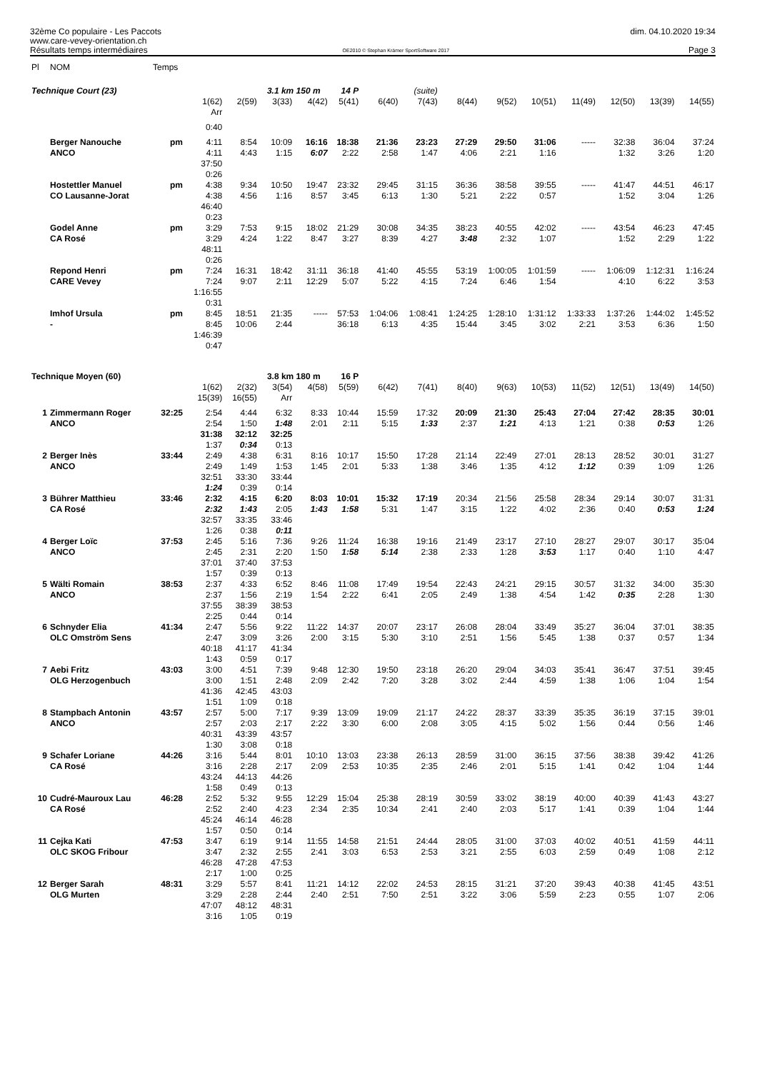32ème Co populaire - Les Paccots
www.care-vevey-orientation.ch
Résultats temps intermédiaires
OE2010 © Stephan Krämer SportSoftware 2017
dim. 04.10.2020 19:34
Page 3
| Pl | NOM | Temps | | | | | | | | | | | | | | |
| --- | --- | --- | --- | --- | --- | --- | --- | --- | --- | --- | --- | --- | --- | --- | --- | --- |
| Technique Court (23) | | | | | 3.1 km 150 m | | 14 P | | (suite) | | | | | | | |
| | | | 1(62) | 2(59) | 3(33) | 4(42) | 5(41) | 6(40) | 7(43) | 8(44) | 9(52) | 10(51) | 11(49) | 12(50) | 13(39) | 14(55) |
| | | | Arr | | | | | | | | | | | | | |
| | | | 0:40 | | | | | | | | | | | | | |
| | Berger Nanouche | pm | 4:11 | 8:54 | 10:09 | 16:16 | 18:38 | 21:36 | 23:23 | 27:29 | 29:50 | 31:06 | ----- | 32:38 | 36:04 | 37:24 |
| | ANCO | | 4:11 | 4:43 | 1:15 | 6:07 | 2:22 | 2:58 | 1:47 | 4:06 | 2:21 | 1:16 | | 1:32 | 3:26 | 1:20 |
| | | | 37:50 | | | | | | | | | | | | | |
| | | | 0:26 | | | | | | | | | | | | | |
| | Hostettler Manuel | pm | 4:38 | 9:34 | 10:50 | 19:47 | 23:32 | 29:45 | 31:15 | 36:36 | 38:58 | 39:55 | ----- | 41:47 | 44:51 | 46:17 |
| | CO Lausanne-Jorat | | 4:38 | 4:56 | 1:16 | 8:57 | 3:45 | 6:13 | 1:30 | 5:21 | 2:22 | 0:57 | | 1:52 | 3:04 | 1:26 |
| | | | 46:40 | | | | | | | | | | | | | |
| | | | 0:23 | | | | | | | | | | | | | |
| | Godel Anne | pm | 3:29 | 7:53 | 9:15 | 18:02 | 21:29 | 30:08 | 34:35 | 38:23 | 40:55 | 42:02 | ----- | 43:54 | 46:23 | 47:45 |
| | CA Rosé | | 3:29 | 4:24 | 1:22 | 8:47 | 3:27 | 8:39 | 4:27 | 3:48 | 2:32 | 1:07 | | 1:52 | 2:29 | 1:22 |
| | | | 48:11 | | | | | | | | | | | | | |
| | | | 0:26 | | | | | | | | | | | | | |
| | Repond Henri | pm | 7:24 | 16:31 | 18:42 | 31:11 | 36:18 | 41:40 | 45:55 | 53:19 | 1:00:05 | 1:01:59 | ----- | 1:06:09 | 1:12:31 | 1:16:24 |
| | CARE Vevey | | 7:24 | 9:07 | 2:11 | 12:29 | 5:07 | 5:22 | 4:15 | 7:24 | 6:46 | 1:54 | | 4:10 | 6:22 | 3:53 |
| | | | 1:16:55 | | | | | | | | | | | | | |
| | | | 0:31 | | | | | | | | | | | | | |
| | Imhof Ursula | pm | 8:45 | 18:51 | 21:35 | ----- | 57:53 | 1:04:06 | 1:08:41 | 1:24:25 | 1:28:10 | 1:31:12 | 1:33:33 | 1:37:26 | 1:44:02 | 1:45:52 |
| | - | | 8:45 | 10:06 | 2:44 | | 36:18 | 6:13 | 4:35 | 15:44 | 3:45 | 3:02 | 2:21 | 3:53 | 6:36 | 1:50 |
| | | | 1:46:39 | | | | | | | | | | | | | |
| | | | 0:47 | | | | | | | | | | | | | |
| Technique Moyen (60) | | | | | 3.8 km 180 m | | 16 P | | | | | | | | | |
| | | | 1(62) | 2(32) | 3(54) | 4(58) | 5(59) | 6(42) | 7(41) | 8(40) | 9(63) | 10(53) | 11(52) | 12(51) | 13(49) | 14(50) |
| | | | 15(39) | 16(55) | Arr | | | | | | | | | | | |
| 1 | Zimmermann Roger | 32:25 | 2:54 | 4:44 | 6:32 | 8:33 | 10:44 | 15:59 | 17:32 | 20:09 | 21:30 | 25:43 | 27:04 | 27:42 | 28:35 | 30:01 |
| | ANCO | | 2:54 | 1:50 | 1:48 | 2:01 | 2:11 | 5:15 | 1:33 | 2:37 | 1:21 | 4:13 | 1:21 | 0:38 | 0:53 | 1:26 |
| | | | 31:38 | 32:12 | 32:25 | | | | | | | | | | | |
| | | | 1:37 | 0:34 | 0:13 | | | | | | | | | | | |
| 2 | Berger Inès | 33:44 | 2:49 | 4:38 | 6:31 | 8:16 | 10:17 | 15:50 | 17:28 | 21:14 | 22:49 | 27:01 | 28:13 | 28:52 | 30:01 | 31:27 |
| | ANCO | | 2:49 | 1:49 | 1:53 | 1:45 | 2:01 | 5:33 | 1:38 | 3:46 | 1:35 | 4:12 | 1:12 | 0:39 | 1:09 | 1:26 |
| | | | 32:51 | 33:30 | 33:44 | | | | | | | | | | | |
| | | | 1:24 | 0:39 | 0:14 | | | | | | | | | | | |
| 3 | Bührer Matthieu | 33:46 | 2:32 | 4:15 | 6:20 | 8:03 | 10:01 | 15:32 | 17:19 | 20:34 | 21:56 | 25:58 | 28:34 | 29:14 | 30:07 | 31:31 |
| | CA Rosé | | 2:32 | 1:43 | 2:05 | 1:43 | 1:58 | 5:31 | 1:47 | 3:15 | 1:22 | 4:02 | 2:36 | 0:40 | 0:53 | 1:24 |
| | | | 32:57 | 33:35 | 33:46 | | | | | | | | | | | |
| | | | 1:26 | 0:38 | 0:11 | | | | | | | | | | | |
| 4 | Berger Loïc | 37:53 | 2:45 | 5:16 | 7:36 | 9:26 | 11:24 | 16:38 | 19:16 | 21:49 | 23:17 | 27:10 | 28:27 | 29:07 | 30:17 | 35:04 |
| | ANCO | | 2:45 | 2:31 | 2:20 | 1:50 | 1:58 | 5:14 | 2:38 | 2:33 | 1:28 | 3:53 | 1:17 | 0:40 | 1:10 | 4:47 |
| | | | 37:01 | 37:40 | 37:53 | | | | | | | | | | | |
| | | | 1:57 | 0:39 | 0:13 | | | | | | | | | | | |
| 5 | Wälti Romain | 38:53 | 2:37 | 4:33 | 6:52 | 8:46 | 11:08 | 17:49 | 19:54 | 22:43 | 24:21 | 29:15 | 30:57 | 31:32 | 34:00 | 35:30 |
| | ANCO | | 2:37 | 1:56 | 2:19 | 1:54 | 2:22 | 6:41 | 2:05 | 2:49 | 1:38 | 4:54 | 1:42 | 0:35 | 2:28 | 1:30 |
| | | | 37:55 | 38:39 | 38:53 | | | | | | | | | | | |
| | | | 2:25 | 0:44 | 0:14 | | | | | | | | | | | |
| 6 | Schnyder Elia | 41:34 | 2:47 | 5:56 | 9:22 | 11:22 | 14:37 | 20:07 | 23:17 | 26:08 | 28:04 | 33:49 | 35:27 | 36:04 | 37:01 | 38:35 |
| | OLC Omström Sens | | 2:47 | 3:09 | 3:26 | 2:00 | 3:15 | 5:30 | 3:10 | 2:51 | 1:56 | 5:45 | 1:38 | 0:37 | 0:57 | 1:34 |
| | | | 40:18 | 41:17 | 41:34 | | | | | | | | | | | |
| | | | 1:43 | 0:59 | 0:17 | | | | | | | | | | | |
| 7 | Aebi Fritz | 43:03 | 3:00 | 4:51 | 7:39 | 9:48 | 12:30 | 19:50 | 23:18 | 26:20 | 29:04 | 34:03 | 35:41 | 36:47 | 37:51 | 39:45 |
| | OLG Herzogenbuch | | 3:00 | 1:51 | 2:48 | 2:09 | 2:42 | 7:20 | 3:28 | 3:02 | 2:44 | 4:59 | 1:38 | 1:06 | 1:04 | 1:54 |
| | | | 41:36 | 42:45 | 43:03 | | | | | | | | | | | |
| | | | 1:51 | 1:09 | 0:18 | | | | | | | | | | | |
| 8 | Stampbach Antonin | 43:57 | 2:57 | 5:00 | 7:17 | 9:39 | 13:09 | 19:09 | 21:17 | 24:22 | 28:37 | 33:39 | 35:35 | 36:19 | 37:15 | 39:01 |
| | ANCO | | 2:57 | 2:03 | 2:17 | 2:22 | 3:30 | 6:00 | 2:08 | 3:05 | 4:15 | 5:02 | 1:56 | 0:44 | 0:56 | 1:46 |
| | | | 40:31 | 43:39 | 43:57 | | | | | | | | | | | |
| | | | 1:30 | 3:08 | 0:18 | | | | | | | | | | | |
| 9 | Schafer Loriane | 44:26 | 3:16 | 5:44 | 8:01 | 10:10 | 13:03 | 23:38 | 26:13 | 28:59 | 31:00 | 36:15 | 37:56 | 38:38 | 39:42 | 41:26 |
| | CA Rosé | | 3:16 | 2:28 | 2:17 | 2:09 | 2:53 | 10:35 | 2:35 | 2:46 | 2:01 | 5:15 | 1:41 | 0:42 | 1:04 | 1:44 |
| | | | 43:24 | 44:13 | 44:26 | | | | | | | | | | | |
| | | | 1:58 | 0:49 | 0:13 | | | | | | | | | | | |
| 10 | Cudré-Mauroux Lau | 46:28 | 2:52 | 5:32 | 9:55 | 12:29 | 15:04 | 25:38 | 28:19 | 30:59 | 33:02 | 38:19 | 40:00 | 40:39 | 41:43 | 43:27 |
| | CA Rosé | | 2:52 | 2:40 | 4:23 | 2:34 | 2:35 | 10:34 | 2:41 | 2:40 | 2:03 | 5:17 | 1:41 | 0:39 | 1:04 | 1:44 |
| | | | 45:24 | 46:14 | 46:28 | | | | | | | | | | | |
| | | | 1:57 | 0:50 | 0:14 | | | | | | | | | | | |
| 11 | Cejka Kati | 47:53 | 3:47 | 6:19 | 9:14 | 11:55 | 14:58 | 21:51 | 24:44 | 28:05 | 31:00 | 37:03 | 40:02 | 40:51 | 41:59 | 44:11 |
| | OLC SKOG Fribour | | 3:47 | 2:32 | 2:55 | 2:41 | 3:03 | 6:53 | 2:53 | 3:21 | 2:55 | 6:03 | 2:59 | 0:49 | 1:08 | 2:12 |
| | | | 46:28 | 47:28 | 47:53 | | | | | | | | | | | |
| | | | 2:17 | 1:00 | 0:25 | | | | | | | | | | | |
| 12 | Berger Sarah | 48:31 | 3:29 | 5:57 | 8:41 | 11:21 | 14:12 | 22:02 | 24:53 | 28:15 | 31:21 | 37:20 | 39:43 | 40:38 | 41:45 | 43:51 |
| | OLG Murten | | 3:29 | 2:28 | 2:44 | 2:40 | 2:51 | 7:50 | 2:51 | 3:22 | 3:06 | 5:59 | 2:23 | 0:55 | 1:07 | 2:06 |
| | | | 47:07 | 48:12 | 48:31 | | | | | | | | | | | |
| | | | 3:16 | 1:05 | 0:19 | | | | | | | | | | | |